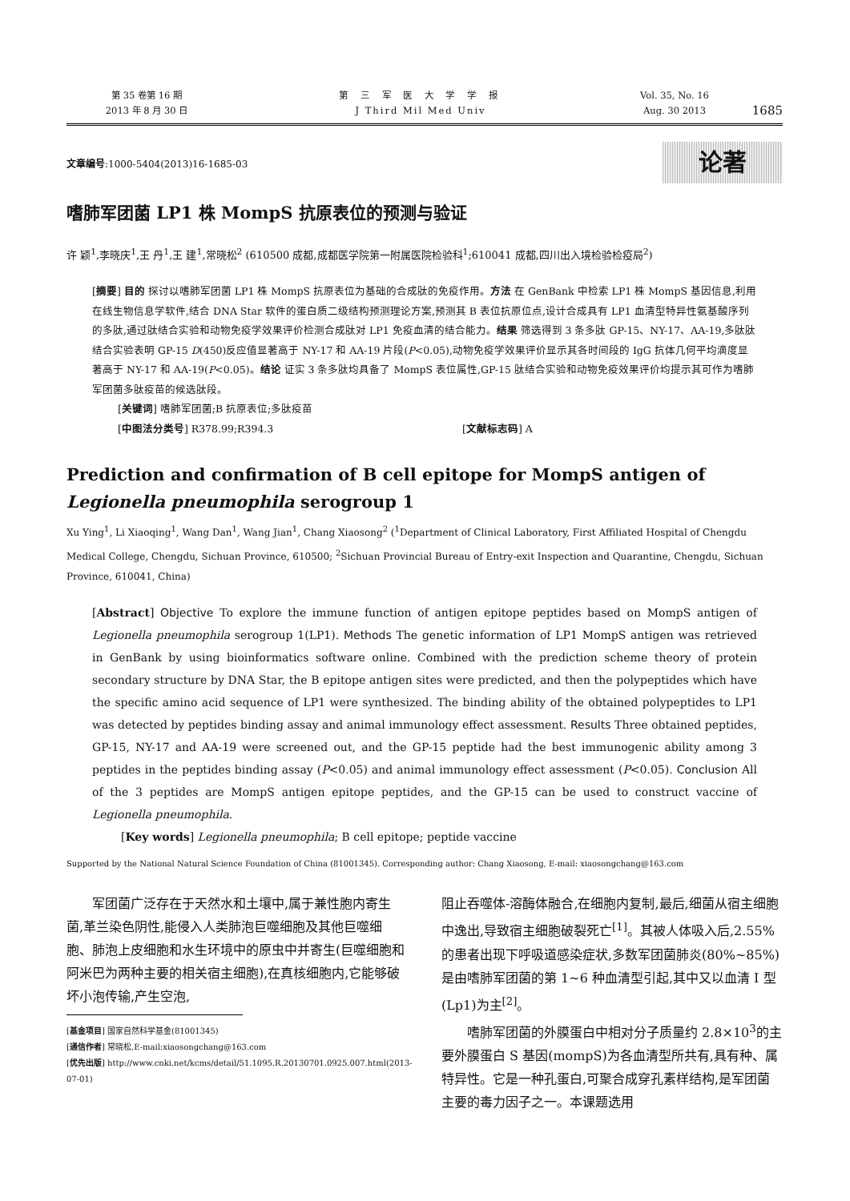第 35 卷第 16 期
2013 年 8 月 30 日
第 三 军 医 大 学 学 报
J Third Mil Med Univ
Vol. 35, No. 16
Aug. 30 2013
1685
文章编号:1000-5404(2013)16-1685-03
论著
嗜肺军团菌 LP1 株 MompS 抗原表位的预测与验证
许 颖<sup>1</sup>,李晓庆<sup>1</sup>,王 丹<sup>1</sup>,王 建<sup>1</sup>,常晓松<sup>2</sup> (610500 成都,成都医学院第一附属医院检验科<sup>1</sup>;610041 成都,四川出入境检验检疫局<sup>2</sup>)
[摘要] 目的 探讨以嗜肺军团菌 LP1 株 MompS 抗原表位为基础的合成肽的免疫作用。方法 在 GenBank 中检索 LP1 株 MompS 基因信息,利用在线生物信息学软件,结合 DNA Star 软件的蛋白质二级结构预测理论方案,预测其 B 表位抗原位点,设计合成具有 LP1 血清型特异性氨基酸序列的多肽,通过肽结合实验和动物免疫学效果评价检测合成肽对 LP1 免疫血清的结合能力。结果 筛选得到 3 条多肽 GP-15、NY-17、AA-19,多肽肽结合实验表明 GP-15 D(450)反应值显著高于 NY-17 和 AA-19 片段(P<0.05),动物免疫学效果评价显示其各时间段的 IgG 抗体几何平均滴度显著高于 NY-17 和 AA-19(P<0.05)。结论 证实 3 条多肽均具备了 MompS 表位属性,GP-15 肽结合实验和动物免疫效果评价均提示其可作为嗜肺军团菌多肽疫苗的候选肽段。
[关键词] 嗜肺军团菌;B 抗原表位;多肽疫苗
[中图法分类号] R378.99;R394.3 [文献标志码] A
Prediction and confirmation of B cell epitope for MompS antigen of Legionella pneumophila serogroup 1
Xu Ying<sup>1</sup>, Li Xiaoqing<sup>1</sup>, Wang Dan<sup>1</sup>, Wang Jian<sup>1</sup>, Chang Xiaosong<sup>2</sup> (<sup>1</sup>Department of Clinical Laboratory, First Affiliated Hospital of Chengdu Medical College, Chengdu, Sichuan Province, 610500; <sup>2</sup>Sichuan Provincial Bureau of Entry-exit Inspection and Quarantine, Chengdu, Sichuan Province, 610041, China)
[Abstract] Objective To explore the immune function of antigen epitope peptides based on MompS antigen of Legionella pneumophila serogroup 1(LP1). Methods The genetic information of LP1 MompS antigen was retrieved in GenBank by using bioinformatics software online. Combined with the prediction scheme theory of protein secondary structure by DNA Star, the B epitope antigen sites were predicted, and then the polypeptides which have the specific amino acid sequence of LP1 were synthesized. The binding ability of the obtained polypeptides to LP1 was detected by peptides binding assay and animal immunology effect assessment. Results Three obtained peptides, GP-15, NY-17 and AA-19 were screened out, and the GP-15 peptide had the best immunogenic ability among 3 peptides in the peptides binding assay (P<0.05) and animal immunology effect assessment (P<0.05). Conclusion All of the 3 peptides are MompS antigen epitope peptides, and the GP-15 can be used to construct vaccine of Legionella pneumophila.
[Key words] Legionella pneumophila; B cell epitope; peptide vaccine
Supported by the National Natural Science Foundation of China (81001345). Corresponding author: Chang Xiaosong, E-mail: xiaosongchang@163.com
军团菌广泛存在于天然水和土壤中,属于兼性胞内寄生菌,革兰染色阴性,能侵入人类肺泡巨噬细胞及其他巨噬细胞、肺泡上皮细胞和水生环境中的原虫中并寄生(巨噬细胞和阿米巴为两种主要的相关宿主细胞),在真核细胞内,它能够破坏小泡传输,产生空泡,
[基金项目] 国家自然科学基金(81001345)
[通信作者] 常晓松,E-mail:xiaosongchang@163.com
[优先出版] http://www.cnki.net/kcms/detail/51.1095.R.20130701.0925.007.html(2013-07-01)
阻止吞噬体-溶酶体融合,在细胞内复制,最后,细菌从宿主细胞中逸出,导致宿主细胞破裂死亡<sup>[1]</sup>。其被人体吸入后,2.55%的患者出现下呼吸道感染症状,多数军团菌肺炎(80%~85%)是由嗜肺军团菌的第 1~6 种血清型引起,其中又以血清 I 型(Lp1)为主<sup>[2]</sup>。
嗜肺军团菌的外膜蛋白中相对分子质量约 2.8×10<sup>3</sup>的主要外膜蛋白 S 基因(mompS)为各血清型所共有,具有种、属特异性。它是一种孔蛋白,可聚合成穿孔素样结构,是军团菌主要的毒力因子之一。本课题选用